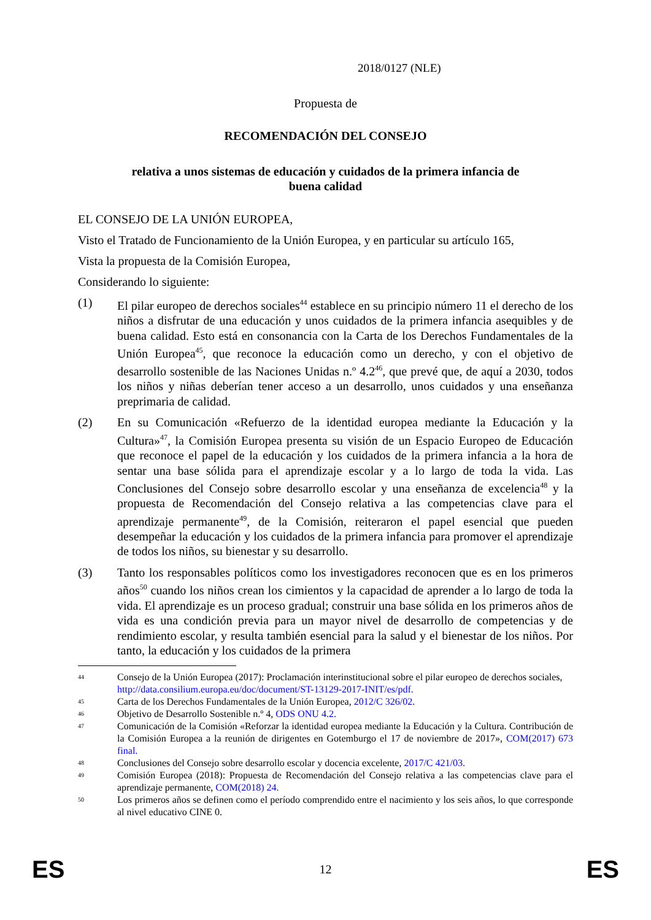2018/0127 (NLE)
Propuesta de
RECOMENDACIÓN DEL CONSEJO
relativa a unos sistemas de educación y cuidados de la primera infancia de buena calidad
EL CONSEJO DE LA UNIÓN EUROPEA,
Visto el Tratado de Funcionamiento de la Unión Europea, y en particular su artículo 165,
Vista la propuesta de la Comisión Europea,
Considerando lo siguiente:
(1) El pilar europeo de derechos sociales<sup>44</sup> establece en su principio número 11 el derecho de los niños a disfrutar de una educación y unos cuidados de la primera infancia asequibles y de buena calidad. Esto está en consonancia con la Carta de los Derechos Fundamentales de la Unión Europea<sup>45</sup>, que reconoce la educación como un derecho, y con el objetivo de desarrollo sostenible de las Naciones Unidas n.º 4.2<sup>46</sup>, que prevé que, de aquí a 2030, todos los niños y niñas deberían tener acceso a un desarrollo, unos cuidados y una enseñanza preprimaria de calidad.
(2) En su Comunicación «Refuerzo de la identidad europea mediante la Educación y la Cultura»<sup>47</sup>, la Comisión Europea presenta su visión de un Espacio Europeo de Educación que reconoce el papel de la educación y los cuidados de la primera infancia a la hora de sentar una base sólida para el aprendizaje escolar y a lo largo de toda la vida. Las Conclusiones del Consejo sobre desarrollo escolar y una enseñanza de excelencia<sup>48</sup> y la propuesta de Recomendación del Consejo relativa a las competencias clave para el aprendizaje permanente<sup>49</sup>, de la Comisión, reiteraron el papel esencial que pueden desempeñar la educación y los cuidados de la primera infancia para promover el aprendizaje de todos los niños, su bienestar y su desarrollo.
(3) Tanto los responsables políticos como los investigadores reconocen que es en los primeros años<sup>50</sup> cuando los niños crean los cimientos y la capacidad de aprender a lo largo de toda la vida. El aprendizaje es un proceso gradual; construir una base sólida en los primeros años de vida es una condición previa para un mayor nivel de desarrollo de competencias y de rendimiento escolar, y resulta también esencial para la salud y el bienestar de los niños. Por tanto, la educación y los cuidados de la primera
44
Consejo de la Unión Europea (2017): Proclamación interinstitucional sobre el pilar europeo de derechos sociales,
http://data.consilium.europa.eu/doc/document/ST-13129-2017-INIT/es/pdf.
45
Carta de los Derechos Fundamentales de la Unión Europea, 2012/C 326/02.
46
Objetivo de Desarrollo Sostenible n.º 4, ODS ONU 4.2.
47
Comunicación de la Comisión «Reforzar la identidad europea mediante la Educación y la Cultura. Contribución de la Comisión Europea a la reunión de dirigentes en Gotemburgo el 17 de noviembre de 2017», COM(2017) 673 final.
48
Conclusiones del Consejo sobre desarrollo escolar y docencia excelente, 2017/C 421/03.
49
Comisión Europea (2018): Propuesta de Recomendación del Consejo relativa a las competencias clave para el aprendizaje permanente, COM(2018) 24.
50
Los primeros años se definen como el período comprendido entre el nacimiento y los seis años, lo que corresponde al nivel educativo CINE 0.
ES 12 ES